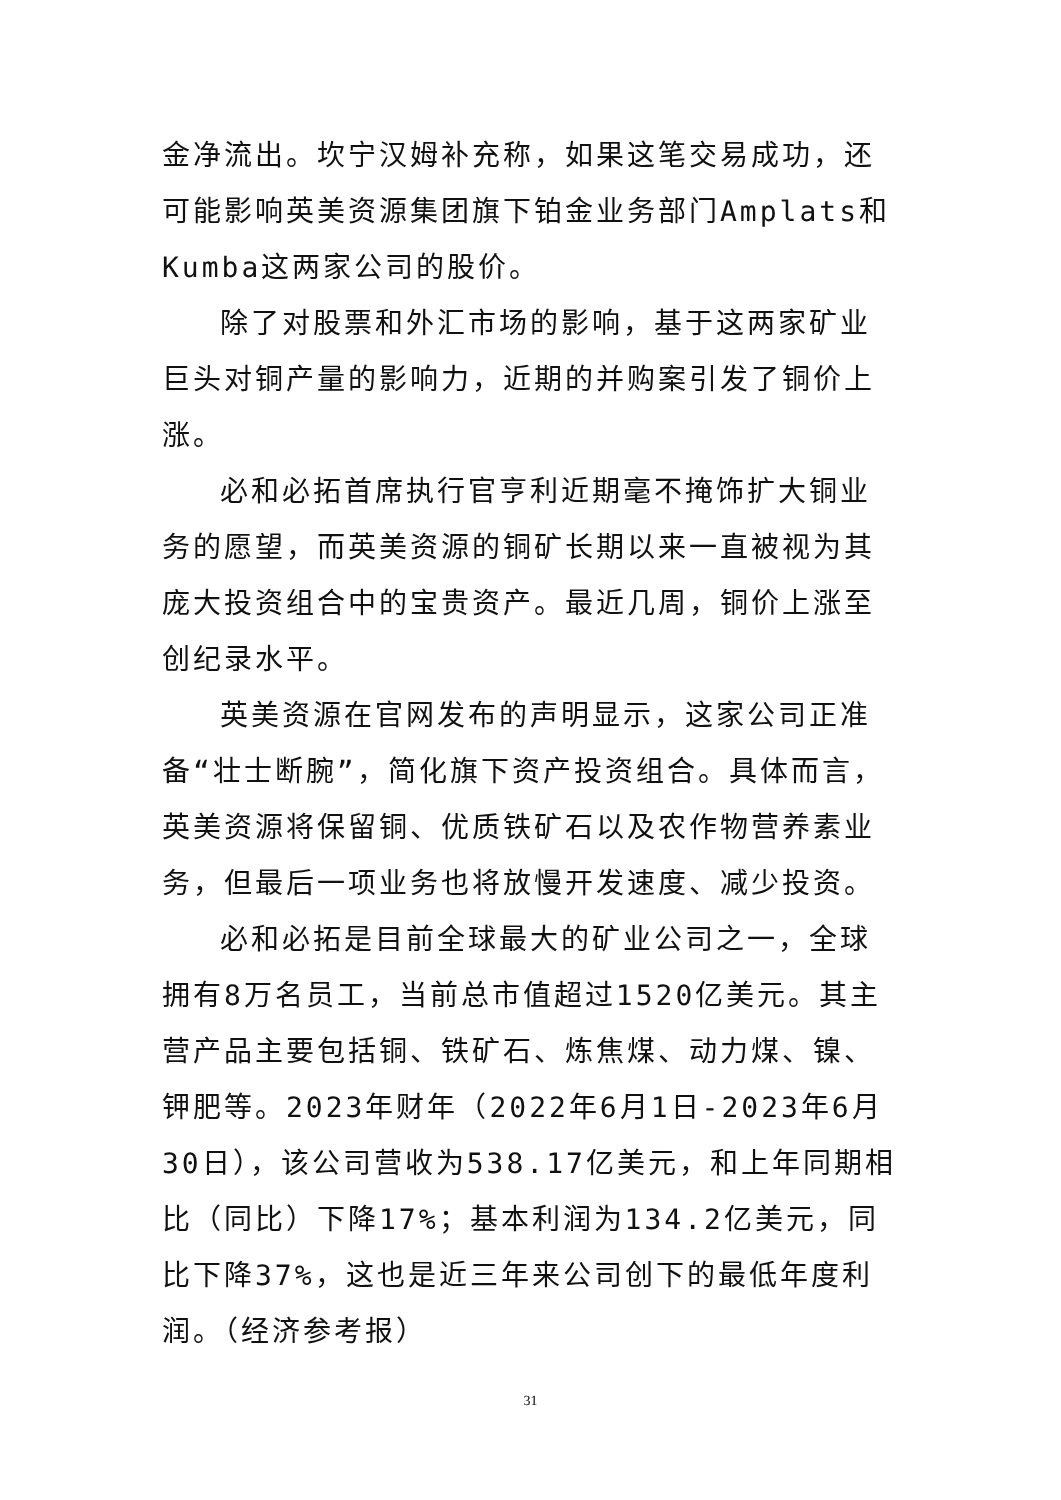金净流出。坎宁汉姆补充称，如果这笔交易成功，还可能影响英美资源集团旗下铂金业务部门Amplats和Kumba这两家公司的股价。
除了对股票和外汇市场的影响，基于这两家矿业巨头对铜产量的影响力，近期的并购案引发了铜价上涨。
必和必拓首席执行官亨利近期毫不掩饰扩大铜业务的愿望，而英美资源的铜矿长期以来一直被视为其庞大投资组合中的宝贵资产。最近几周，铜价上涨至创纪录水平。
英美资源在官网发布的声明显示，这家公司正准备“壮士断腕”，简化旗下资产投资组合。具体而言，英美资源将保留铜、优质铁矿石以及农作物营养素业务，但最后一项业务也将放慢开发速度、减少投资。
必和必拓是目前全球最大的矿业公司之一，全球拥有8万名员工，当前总市值超过1520亿美元。其主营产品主要包括铜、铁矿石、炼焦煤、动力煤、镍、钾肥等。2023年财年（2022年6月1日-2023年6月30日），该公司营收为538.17亿美元，和上年同期相比（同比）下降17%；基本利润为134.2亿美元，同比下降37%，这也是近三年来公司创下的最低年度利润。（经济参考报）
31